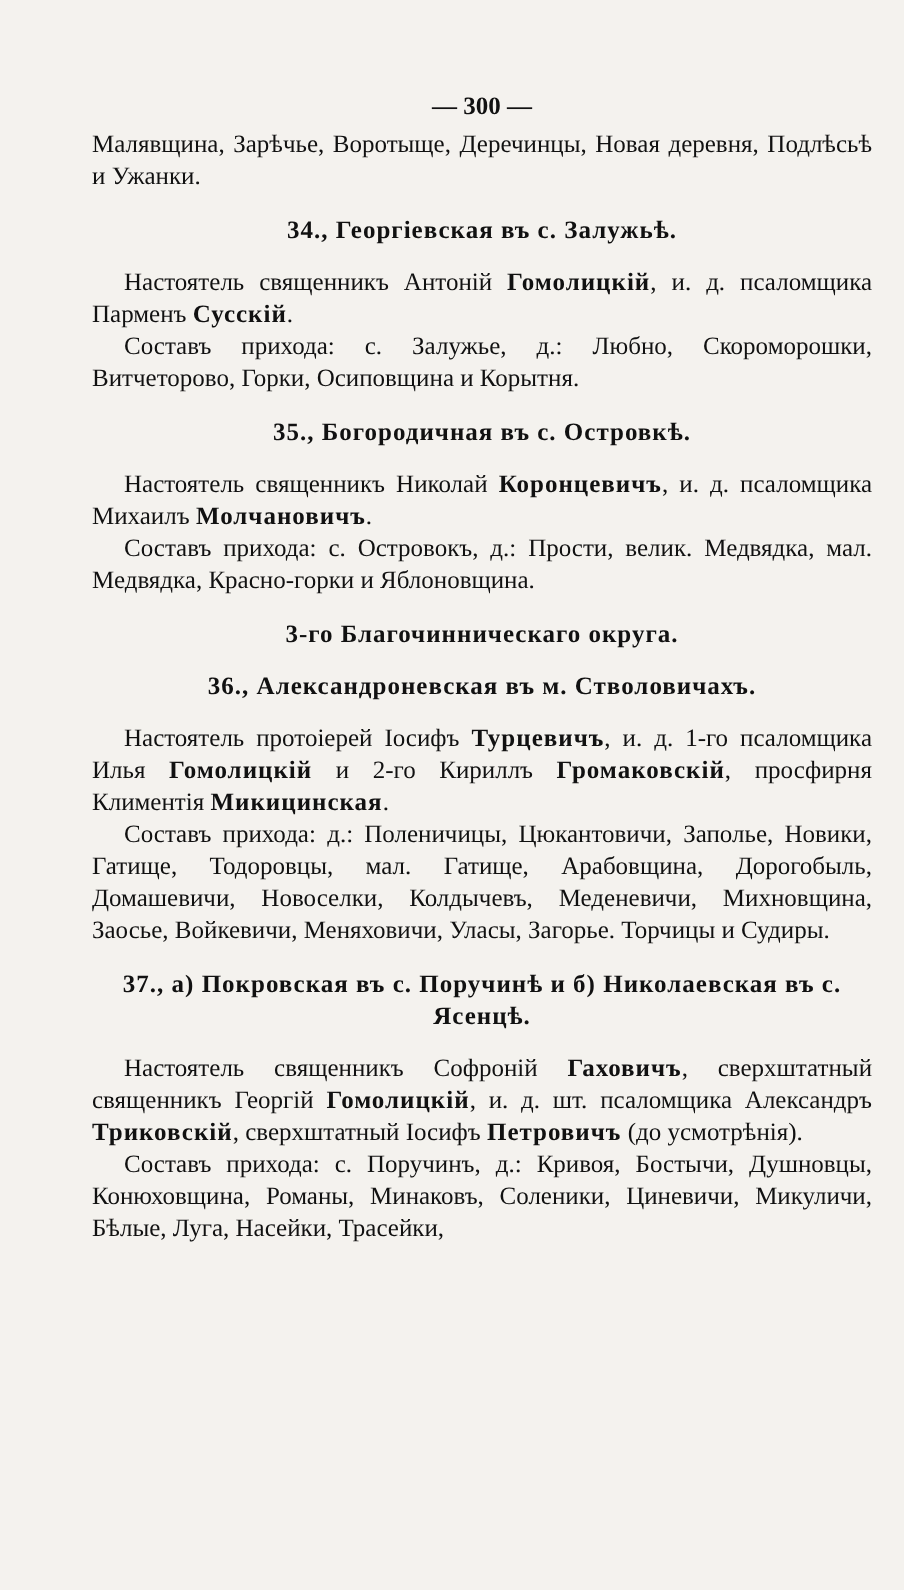— 300 —
Малявщина, Зарѣчье, Воротыще, Деречинцы, Новая деревня, Подлѣсьѣ и Ужанки.
34., Георгіевская въ с. Залужьѣ.
Настоятель священникъ Антоній Гомолицкій, и. д. псаломщика Парменъ Сусскій.
Составъ прихода: с. Залужье, д.: Любно, Скороморошки, Витчеторово, Горки, Осиповщина и Корытня.
35., Богородичная въ с. Островкѣ.
Настоятель священникъ Николай Коронцевичъ, и. д. псаломщика Михаилъ Молчановичъ.
Составъ прихода: с. Островокъ, д.: Прости, велик. Медвядка, мал. Медвядка, Красно-горки и Яблоновщина.
3-го Благочинническаго округа.
36., Александроневская въ м. Стволовичахъ.
Настоятель протоіерей Іосифъ Турцевичъ, и. д. 1-го псаломщика Илья Гомолицкій и 2-го Кириллъ Громаковскій, просфирня Климентія Микицинская.
Составъ прихода: д.: Поленичицы, Цюкантовичи, Заполье, Новики, Гатище, Тодоровцы, мал. Гатище, Арабовщина, Дорогобыль, Домашевичи, Новоселки, Колдычевъ, Меденевичи, Михновщина, Заосье, Войкевичи, Меняховичи, Уласы, Загорье. Торчицы и Судиры.
37., а) Покровская въ с. Поручинѣ и б) Николаевская въ с. Ясенцѣ.
Настоятель священникъ Софроній Гаховичъ, сверхштатный священникъ Георгій Гомолицкій, и. д. шт. псаломщика Александръ Триковскій, сверхштатный Іосифъ Петровичъ (до усмотрѣнія).
Составъ прихода: с. Поручинъ, д.: Кривоя, Бостычи, Душновцы, Конюховщина, Романы, Минаковъ, Соленики, Циневичи, Микуличи, Бѣлые, Луга, Насейки, Трасейки,